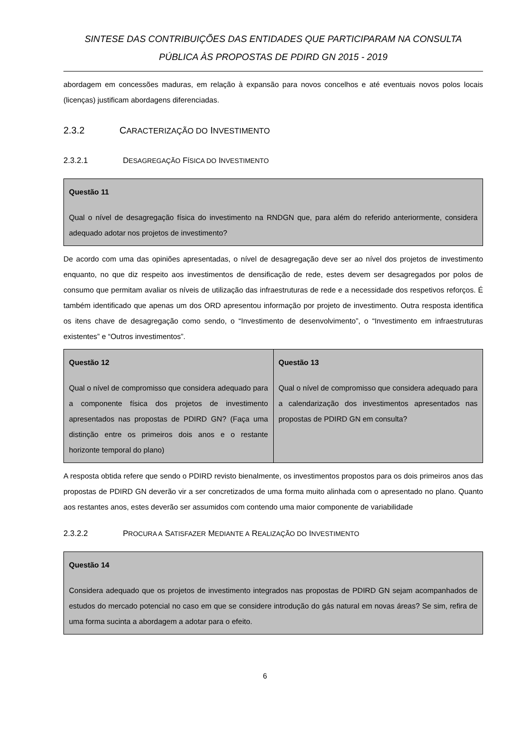SINTESE DAS CONTRIBUIÇÕES DAS ENTIDADES QUE PARTICIPARAM NA CONSULTA
PÚBLICA ÀS PROPOSTAS DE PDIRD GN 2015 - 2019
abordagem em concessões maduras, em relação à expansão para novos concelhos e até eventuais novos polos locais (licenças) justificam abordagens diferenciadas.
2.3.2 CARACTERIZAÇÃO DO INVESTIMENTO
2.3.2.1 DESAGREGAÇÃO FÍSICA DO INVESTIMENTO
Questão 11
Qual o nível de desagregação física do investimento na RNDGN que, para além do referido anteriormente, considera adequado adotar nos projetos de investimento?
De acordo com uma das opiniões apresentadas, o nível de desagregação deve ser ao nível dos projetos de investimento enquanto, no que diz respeito aos investimentos de densificação de rede, estes devem ser desagregados por polos de consumo que permitam avaliar os níveis de utilização das infraestruturas de rede e a necessidade dos respetivos reforços. É também identificado que apenas um dos ORD apresentou informação por projeto de investimento. Outra resposta identifica os itens chave de desagregação como sendo, o “Investimento de desenvolvimento”, o “Investimento em infraestruturas existentes” e “Outros investimentos”.
| Questão 12 Qual o nível de compromisso que considera adequado para a componente física dos projetos de investimento apresentados nas propostas de PDIRD GN? (Faça uma distinção entre os primeiros dois anos e o restante horizonte temporal do plano) | Questão 13 Qual o nível de compromisso que considera adequado para a calendarização dos investimentos apresentados nas propostas de PDIRD GN em consulta? |
A resposta obtida refere que sendo o PDIRD revisto bienalmente, os investimentos propostos para os dois primeiros anos das propostas de PDIRD GN deverão vir a ser concretizados de uma forma muito alinhada com o apresentado no plano. Quanto aos restantes anos, estes deverão ser assumidos com contendo uma maior componente de variabilidade
2.3.2.2 PROCURA A SATISFAZER MEDIANTE A REALIZAÇÃO DO INVESTIMENTO
Questão 14
Considera adequado que os projetos de investimento integrados nas propostas de PDIRD GN sejam acompanhados de estudos do mercado potencial no caso em que se considere introdução do gás natural em novas áreas? Se sim, refira de uma forma sucinta a abordagem a adotar para o efeito.
6